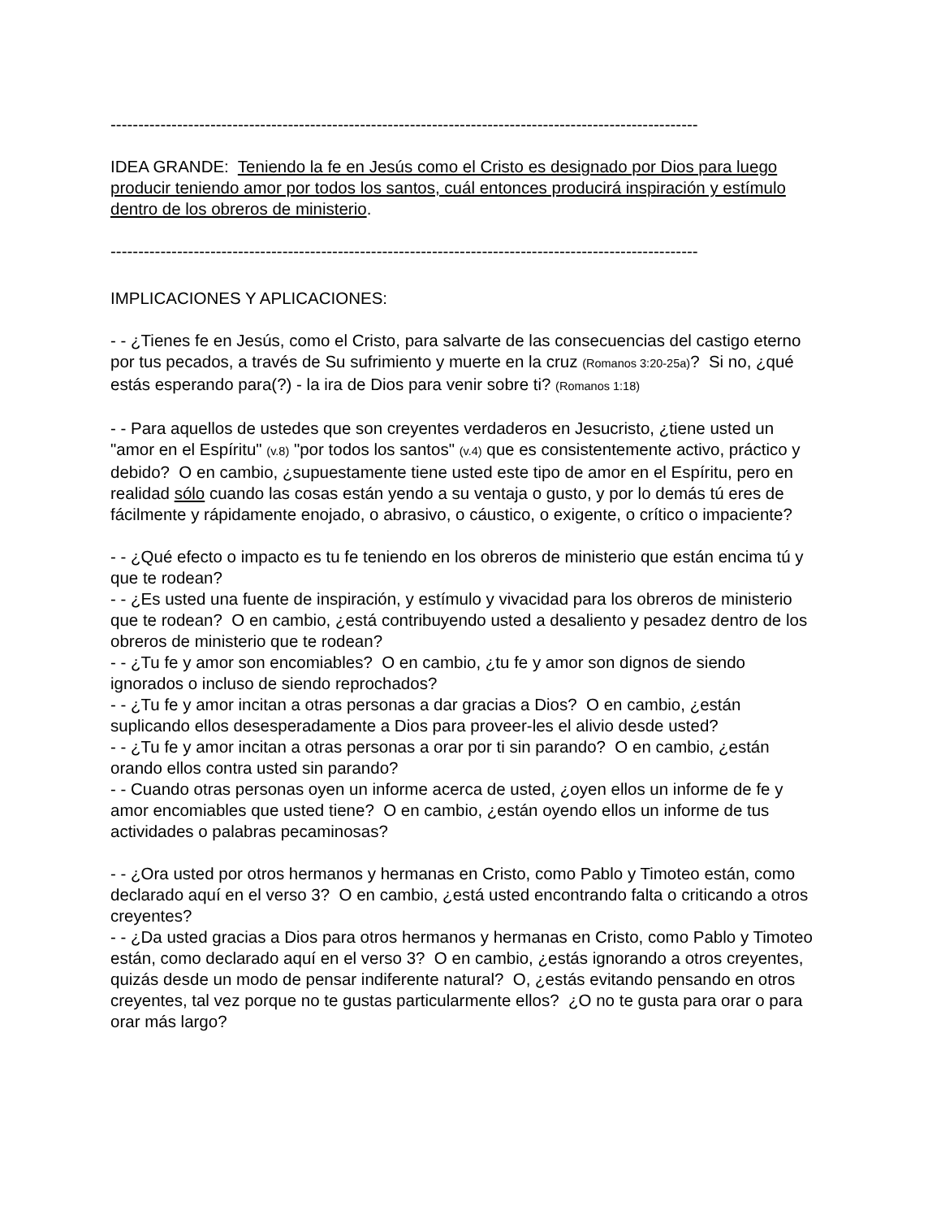----------------------------------------------------------------------------------------------------------
IDEA GRANDE: Teniendo la fe en Jesús como el Cristo es designado por Dios para luego producir teniendo amor por todos los santos, cuál entonces producirá inspiración y estímulo dentro de los obreros de ministerio.
----------------------------------------------------------------------------------------------------------
IMPLICACIONES Y APLICACIONES:
- - ¿Tienes fe en Jesús, como el Cristo, para salvarte de las consecuencias del castigo eterno por tus pecados, a través de Su sufrimiento y muerte en la cruz (Romanos 3:20-25a)? Si no, ¿qué estás esperando para(?) - la ira de Dios para venir sobre ti? (Romanos 1:18)
- - Para aquellos de ustedes que son creyentes verdaderos en Jesucristo, ¿tiene usted un "amor en el Espíritu" (v.8) "por todos los santos" (v.4) que es consistentemente activo, práctico y debido? O en cambio, ¿supuestamente tiene usted este tipo de amor en el Espíritu, pero en realidad sólo cuando las cosas están yendo a su ventaja o gusto, y por lo demás tú eres de fácilmente y rápidamente enojado, o abrasivo, o cáustico, o exigente, o crítico o impaciente?
- - ¿Qué efecto o impacto es tu fe teniendo en los obreros de ministerio que están encima tú y que te rodean?
- - ¿Es usted una fuente de inspiración, y estímulo y vivacidad para los obreros de ministerio que te rodean? O en cambio, ¿está contribuyendo usted a desaliento y pesadez dentro de los obreros de ministerio que te rodean?
- - ¿Tu fe y amor son encomiables? O en cambio, ¿tu fe y amor son dignos de siendo ignorados o incluso de siendo reprochados?
- - ¿Tu fe y amor incitan a otras personas a dar gracias a Dios? O en cambio, ¿están suplicando ellos desesperadamente a Dios para proveer-les el alivio desde usted?
- - ¿Tu fe y amor incitan a otras personas a orar por ti sin parando? O en cambio, ¿están orando ellos contra usted sin parando?
- - Cuando otras personas oyen un informe acerca de usted, ¿oyen ellos un informe de fe y amor encomiables que usted tiene? O en cambio, ¿están oyendo ellos un informe de tus actividades o palabras pecaminosas?
- - ¿Ora usted por otros hermanos y hermanas en Cristo, como Pablo y Timoteo están, como declarado aquí en el verso 3? O en cambio, ¿está usted encontrando falta o criticando a otros creyentes?
- - ¿Da usted gracias a Dios para otros hermanos y hermanas en Cristo, como Pablo y Timoteo están, como declarado aquí en el verso 3? O en cambio, ¿estás ignorando a otros creyentes, quizás desde un modo de pensar indiferente natural? O, ¿estás evitando pensando en otros creyentes, tal vez porque no te gustas particularmente ellos? ¿O no te gusta para orar o para orar más largo?